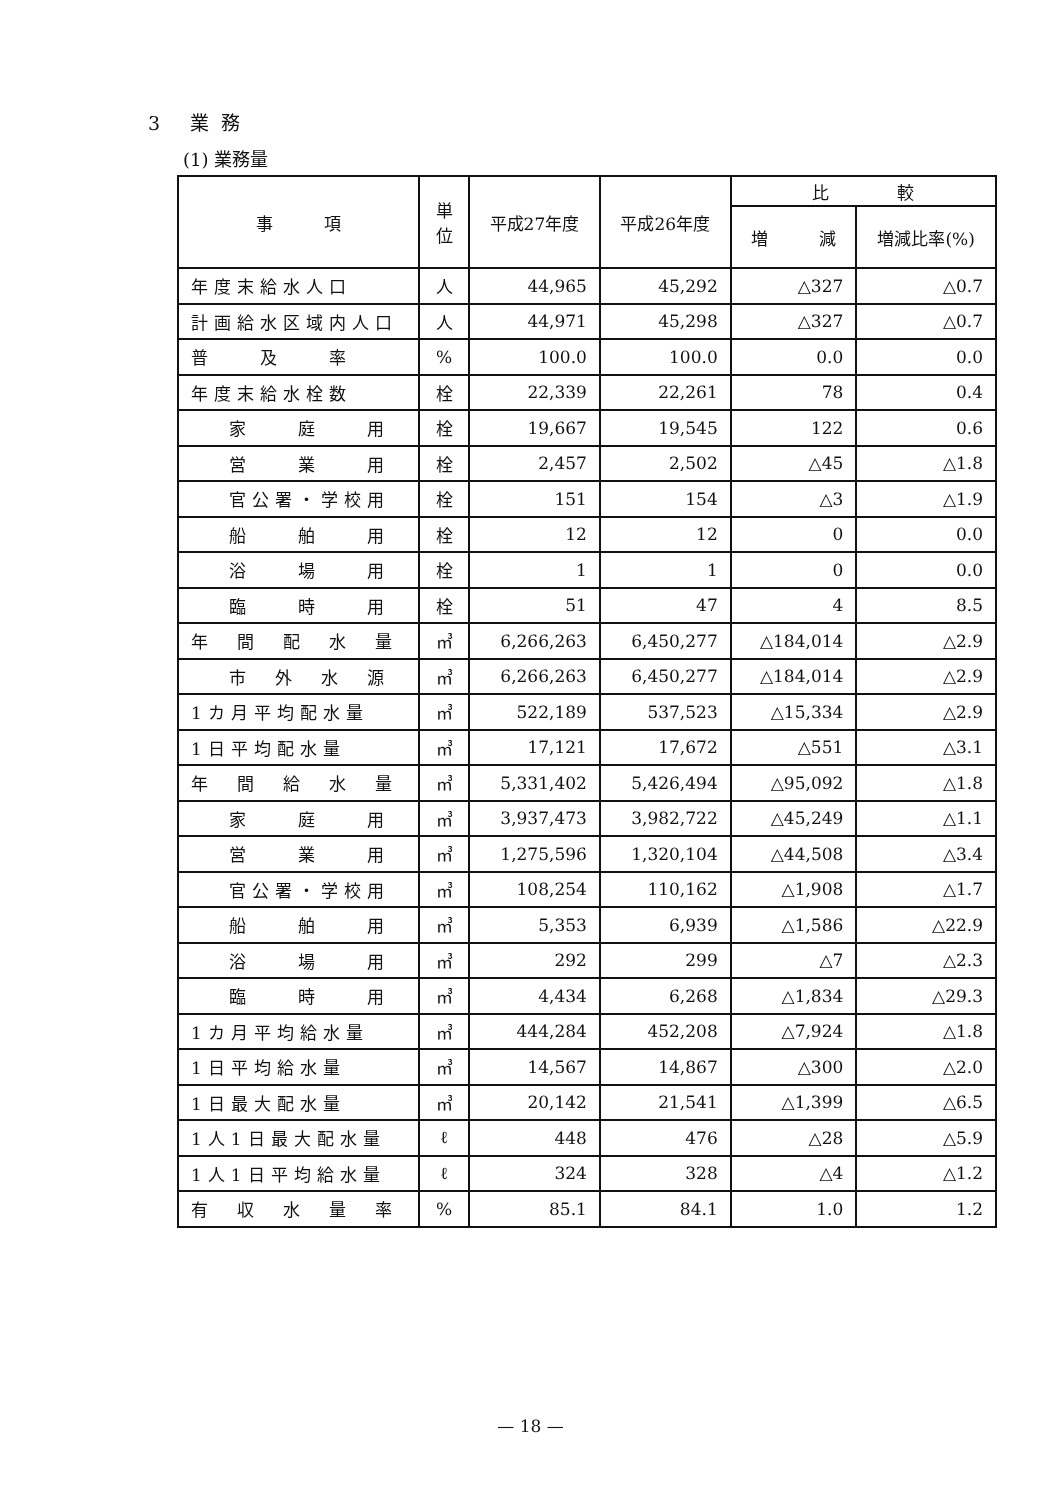3 業務
(1) 業務量
| 事 項 | 単位 | 平成27年度 | 平成26年度 | 比 較 | |
| --- | --- | --- | --- | --- | --- |
| | | | | 増 減 | 増減比率(%) |
| 年度末給水人口 | 人 | 44,965 | 45,292 | △327 | △0.7 |
| 計画給水区域内人口 | 人 | 44,971 | 45,298 | △327 | △0.7 |
| 普 及 率 | % | 100.0 | 100.0 | 0.0 | 0.0 |
| 年度末給水栓数 | 栓 | 22,339 | 22,261 | 78 | 0.4 |
| 家 庭 用 | 栓 | 19,667 | 19,545 | 122 | 0.6 |
| 営 業 用 | 栓 | 2,457 | 2,502 | △45 | △1.8 |
| 官公署・学校用 | 栓 | 151 | 154 | △3 | △1.9 |
| 船 舶 用 | 栓 | 12 | 12 | 0 | 0.0 |
| 浴 場 用 | 栓 | 1 | 1 | 0 | 0.0 |
| 臨 時 用 | 栓 | 51 | 47 | 4 | 8.5 |
| 年 間 配 水 量 | ㎥ | 6,266,263 | 6,450,277 | △184,014 | △2.9 |
| 市 外 水 源 | ㎥ | 6,266,263 | 6,450,277 | △184,014 | △2.9 |
| 1カ月平均配水量 | ㎥ | 522,189 | 537,523 | △15,334 | △2.9 |
| 1日平均配水量 | ㎥ | 17,121 | 17,672 | △551 | △3.1 |
| 年 間 給 水 量 | ㎥ | 5,331,402 | 5,426,494 | △95,092 | △1.8 |
| 家 庭 用 | ㎥ | 3,937,473 | 3,982,722 | △45,249 | △1.1 |
| 営 業 用 | ㎥ | 1,275,596 | 1,320,104 | △44,508 | △3.4 |
| 官公署・学校用 | ㎥ | 108,254 | 110,162 | △1,908 | △1.7 |
| 船 舶 用 | ㎥ | 5,353 | 6,939 | △1,586 | △22.9 |
| 浴 場 用 | ㎥ | 292 | 299 | △7 | △2.3 |
| 臨 時 用 | ㎥ | 4,434 | 6,268 | △1,834 | △29.3 |
| 1カ月平均給水量 | ㎥ | 444,284 | 452,208 | △7,924 | △1.8 |
| 1日平均給水量 | ㎥ | 14,567 | 14,867 | △300 | △2.0 |
| 1日最大配水量 | ㎥ | 20,142 | 21,541 | △1,399 | △6.5 |
| 1人1日最大配水量 | ℓ | 448 | 476 | △28 | △5.9 |
| 1人1日平均給水量 | ℓ | 324 | 328 | △4 | △1.2 |
| 有 収 水 量 率 | % | 85.1 | 84.1 | 1.0 | 1.2 |
— 18 —